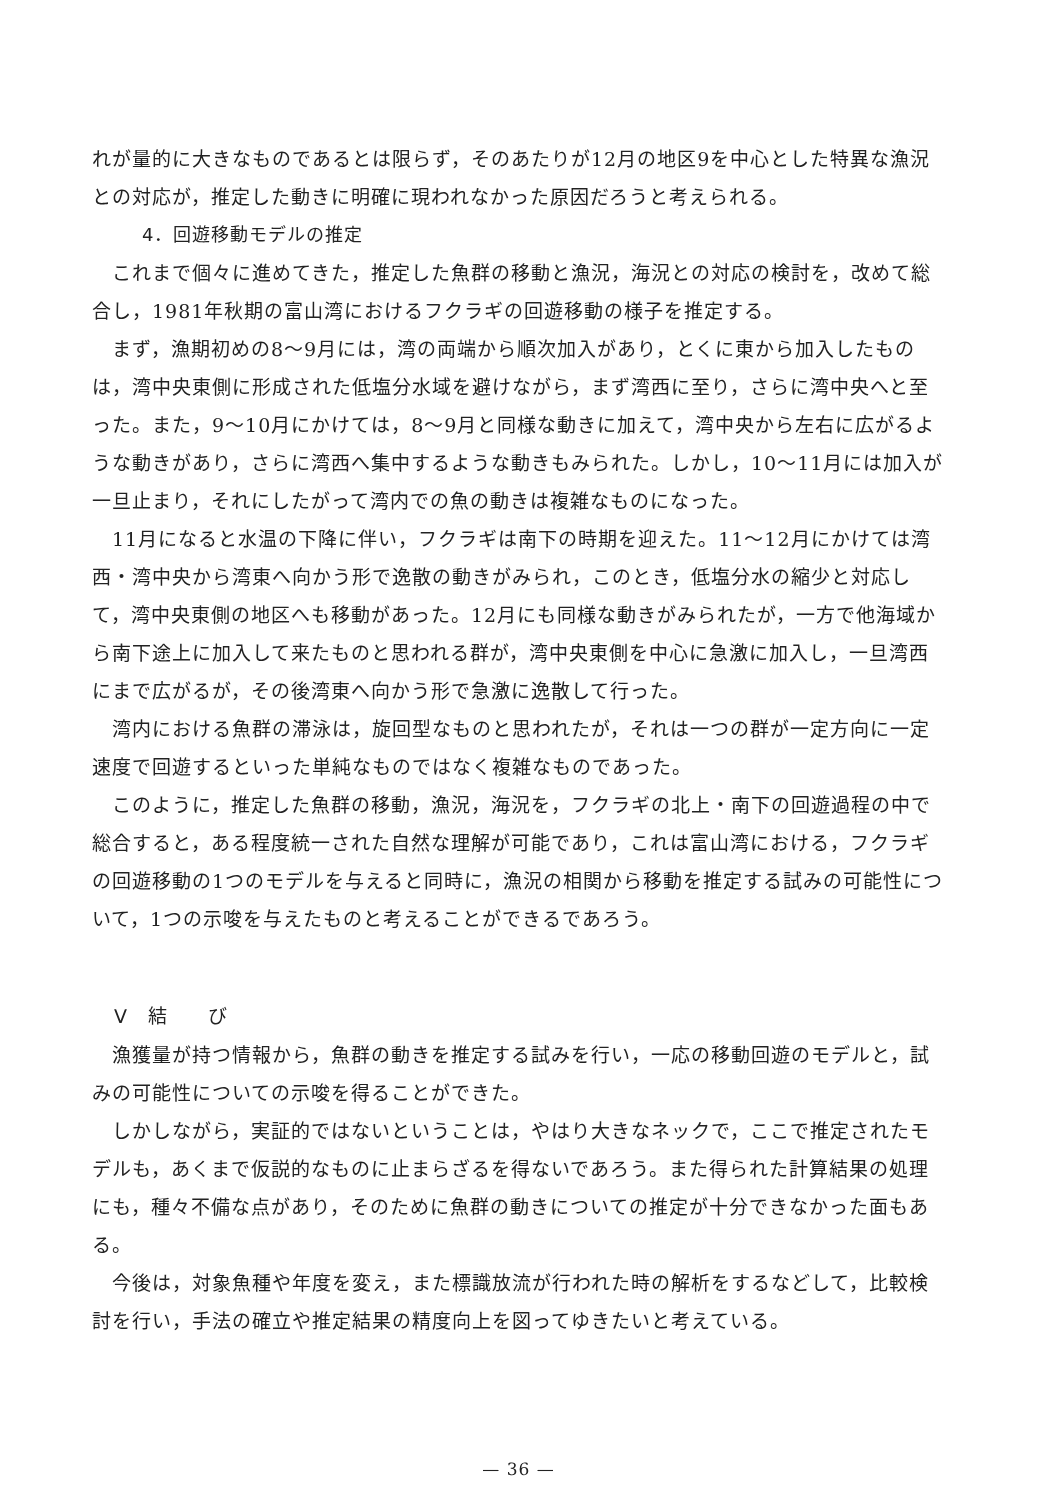れが量的に大きなものであるとは限らず，そのあたりが12月の地区9を中心とした特異な漁況との対応が，推定した動きに明確に現われなかった原因だろうと考えられる。
4．回遊移動モデルの推定
これまで個々に進めてきた，推定した魚群の移動と漁況，海況との対応の検討を，改めて総合し，1981年秋期の富山湾におけるフクラギの回遊移動の様子を推定する。
まず，漁期初めの8～9月には，湾の両端から順次加入があり，とくに東から加入したものは，湾中央東側に形成された低塩分水域を避けながら，まず湾西に至り，さらに湾中央へと至った。また，9～10月にかけては，8～9月と同様な動きに加えて，湾中央から左右に広がるような動きがあり，さらに湾西へ集中するような動きもみられた。しかし，10～11月には加入が一旦止まり，それにしたがって湾内での魚の動きは複雑なものになった。
11月になると水温の下降に伴い，フクラギは南下の時期を迎えた。11～12月にかけては湾西・湾中央から湾東へ向かう形で逸散の動きがみられ，このとき，低塩分水の縮少と対応して，湾中央東側の地区へも移動があった。12月にも同様な動きがみられたが，一方で他海域から南下途上に加入して来たものと思われる群が，湾中央東側を中心に急激に加入し，一旦湾西にまで広がるが，その後湾東へ向かう形で急激に逸散して行った。
湾内における魚群の滞泳は，旋回型なものと思われたが，それは一つの群が一定方向に一定速度で回遊するといった単純なものではなく複雑なものであった。
このように，推定した魚群の移動，漁況，海況を，フクラギの北上・南下の回遊過程の中で総合すると，ある程度統一された自然な理解が可能であり，これは富山湾における，フクラギの回遊移動の1つのモデルを与えると同時に，漁況の相関から移動を推定する試みの可能性について，1つの示唆を与えたものと考えることができるであろう。
V　結　　び
漁獲量が持つ情報から，魚群の動きを推定する試みを行い，一応の移動回遊のモデルと，試みの可能性についての示唆を得ることができた。
しかしながら，実証的ではないということは，やはり大きなネックで，ここで推定されたモデルも，あくまで仮説的なものに止まらざるを得ないであろう。また得られた計算結果の処理にも，種々不備な点があり，そのために魚群の動きについての推定が十分できなかった面もある。
今後は，対象魚種や年度を変え，また標識放流が行われた時の解析をするなどして，比較検討を行い，手法の確立や推定結果の精度向上を図ってゆきたいと考えている。
— 36 —